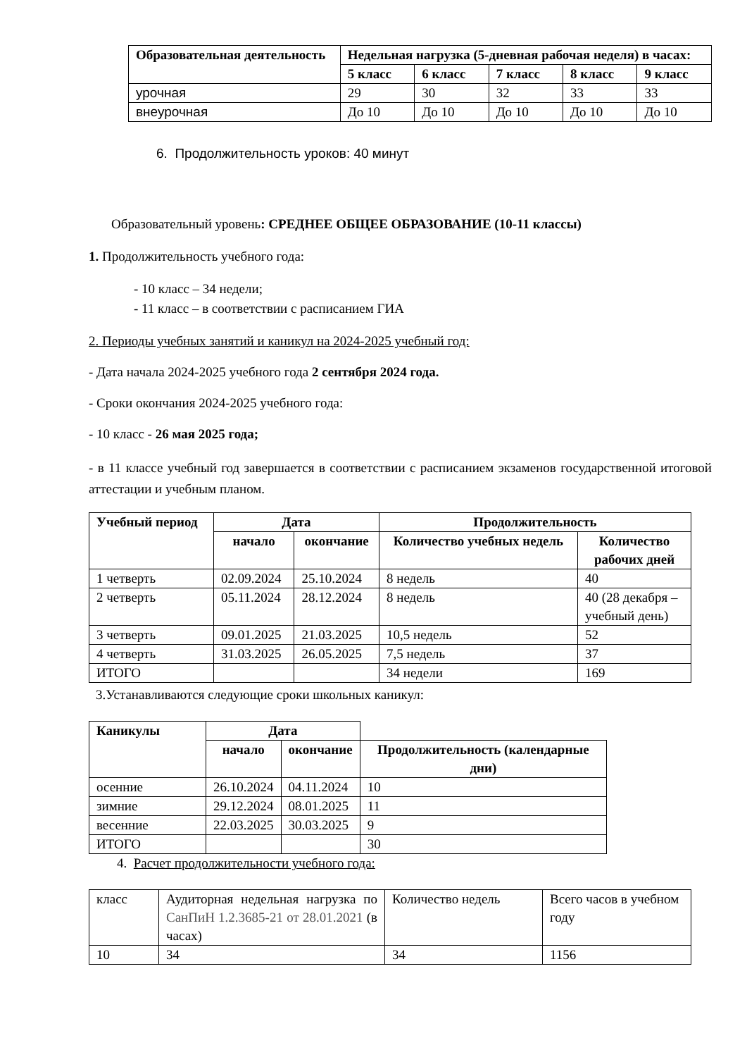| Образовательная деятельность | Недельная нагрузка (5-дневная рабочая неделя) в часах: | | | | |
| --- | --- | --- | --- | --- | --- |
| | 5 класс | 6 класс | 7 класс | 8 класс | 9 класс |
| урочная | 29 | 30 | 32 | 33 | 33 |
| внеурочная | До 10 | До 10 | До 10 | До 10 | До 10 |
6. Продолжительность уроков: 40 минут
Образовательный уровень: СРЕДНЕЕ ОБЩЕЕ ОБРАЗОВАНИЕ (10-11 классы)
1. Продолжительность учебного года:
- 10 класс – 34 недели;
- 11 класс – в соответствии с расписанием ГИА
2. Периоды учебных занятий и каникул на 2024-2025 учебный год:
- Дата начала 2024-2025 учебного года 2 сентября 2024 года.
- Сроки окончания 2024-2025 учебного года:
- 10 класс - 26 мая 2025 года;
- в 11 классе учебный год завершается в соответствии с расписанием экзаменов государственной итоговой аттестации и учебным планом.
| Учебный период | Дата | | Продолжительность | |
| --- | --- | --- | --- | --- |
| | начало | окончание | Количество учебных недель | Количество рабочих дней |
| 1 четверть | 02.09.2024 | 25.10.2024 | 8 недель | 40 |
| 2 четверть | 05.11.2024 | 28.12.2024 | 8 недель | 40 (28 декабря – учебный день) |
| 3 четверть | 09.01.2025 | 21.03.2025 | 10,5 недель | 52 |
| 4 четверть | 31.03.2025 | 26.05.2025 | 7,5 недель | 37 |
| ИТОГО | | | 34 недели | 169 |
3.Устанавливаются следующие сроки школьных каникул:
| Каникулы | Дата | | |
| --- | --- | --- | --- |
| | начало | окончание | Продолжительность (календарные дни) |
| осенние | 26.10.2024 | 04.11.2024 | 10 |
| зимние | 29.12.2024 | 08.01.2025 | 11 |
| весенние | 22.03.2025 | 30.03.2025 | 9 |
| ИТОГО | | | 30 |
4. Расчет продолжительности учебного года:
| класс | Аудиторная недельная нагрузка по СанПиН 1.2.3685-21 от 28.01.2021 (в часах) | Количество недель | Всего часов в учебном году |
| 10 | 34 | 34 | 1156 |